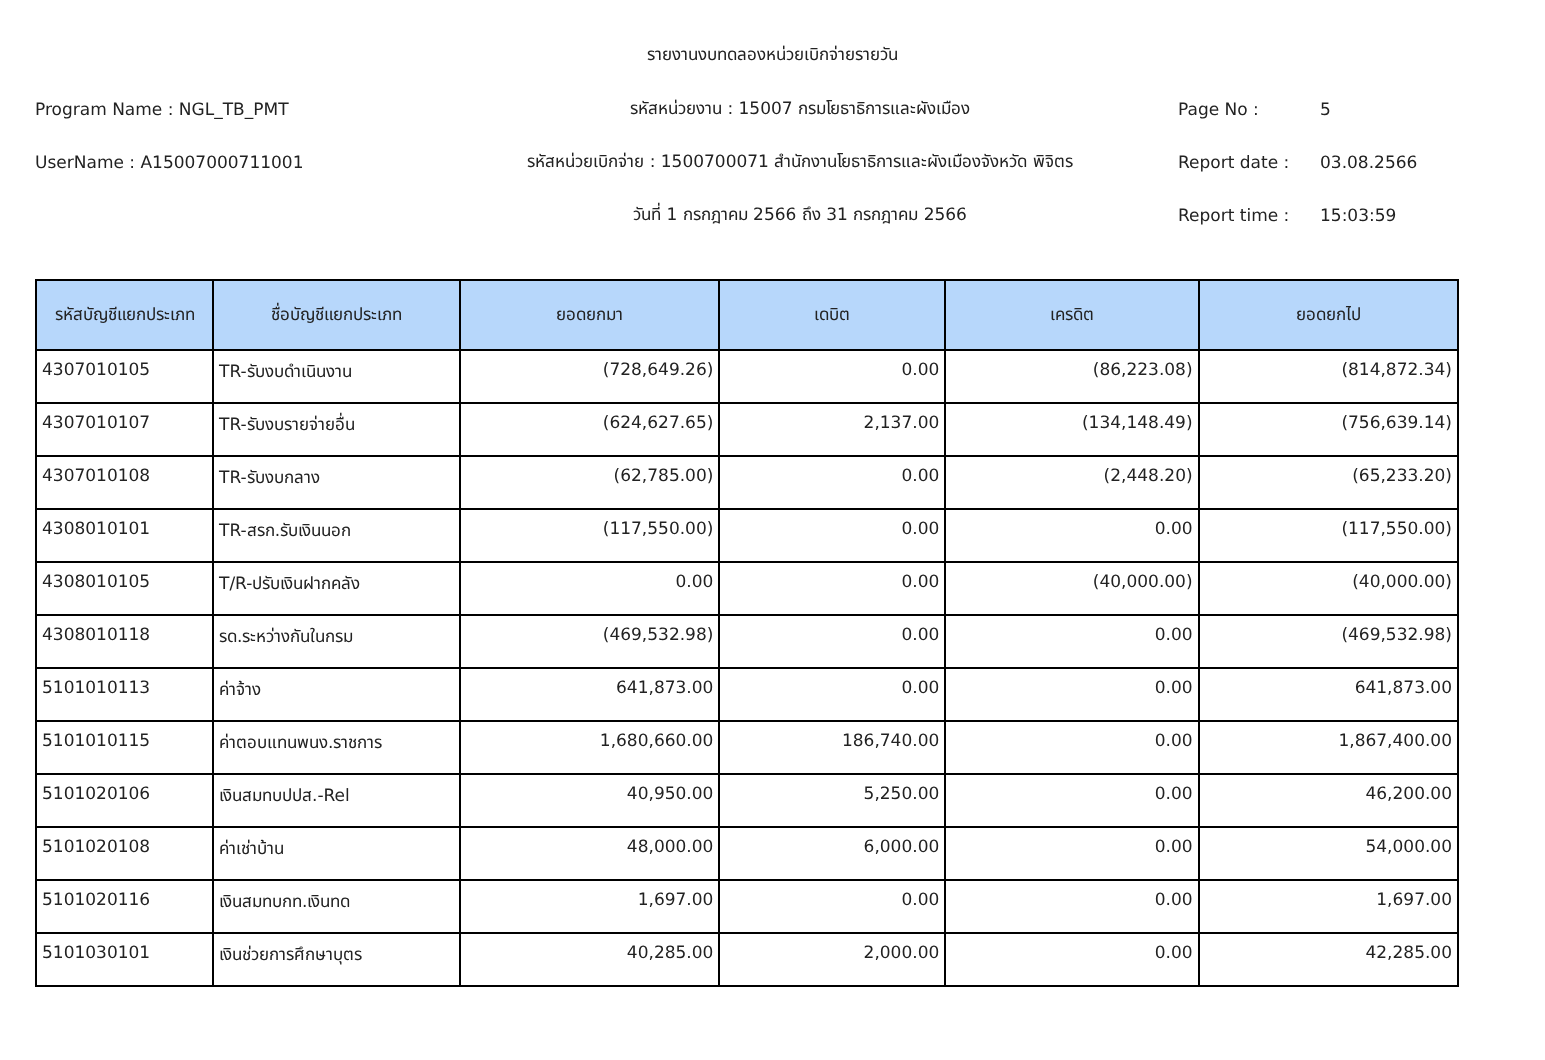รายงานงบทดลองหน่วยเบิกจ่ายรายวัน
Program Name : NGL_TB_PMT รหัสหน่วยงาน : 15007 กรมโยธาธิการและผังเมือง Page No : 5
UserName : A15007000711001
รหัสหน่วยเบิกจ่าย : 1500700071 สำนักงานโยธาธิการและผังเมืองจังหวัด พิจิตร
Report date : 03.08.2566
วันที่ 1 กรกฎาคม 2566 ถึง 31 กรกฎาคม 2566 Report time : 15:03:59
| รหัสบัญชีแยกประเภท | ชื่อบัญชีแยกประเภท | ยอดยกมา | เดบิต | เครดิต | ยอดยกไป |
| --- | --- | --- | --- | --- | --- |
| 4307010105 | TR-รับงบดำเนินงาน | (728,649.26) | 0.00 | (86,223.08) | (814,872.34) |
| 4307010107 | TR-รับงบรายจ่ายอื่น | (624,627.65) | 2,137.00 | (134,148.49) | (756,639.14) |
| 4307010108 | TR-รับงบกลาง | (62,785.00) | 0.00 | (2,448.20) | (65,233.20) |
| 4308010101 | TR-สรก.รับเงินนอก | (117,550.00) | 0.00 | 0.00 | (117,550.00) |
| 4308010105 | T/R-ปรับเงินฝากคลัง | 0.00 | 0.00 | (40,000.00) | (40,000.00) |
| 4308010118 | รด.ระหว่างกันในกรม | (469,532.98) | 0.00 | 0.00 | (469,532.98) |
| 5101010113 | ค่าจ้าง | 641,873.00 | 0.00 | 0.00 | 641,873.00 |
| 5101010115 | ค่าตอบแทนพนง.ราชการ | 1,680,660.00 | 186,740.00 | 0.00 | 1,867,400.00 |
| 5101020106 | เงินสมทบปปส.-Rel | 40,950.00 | 5,250.00 | 0.00 | 46,200.00 |
| 5101020108 | ค่าเช่าบ้าน | 48,000.00 | 6,000.00 | 0.00 | 54,000.00 |
| 5101020116 | เงินสมทบกท.เงินทด | 1,697.00 | 0.00 | 0.00 | 1,697.00 |
| 5101030101 | เงินช่วยการศึกษาบุตร | 40,285.00 | 2,000.00 | 0.00 | 42,285.00 |